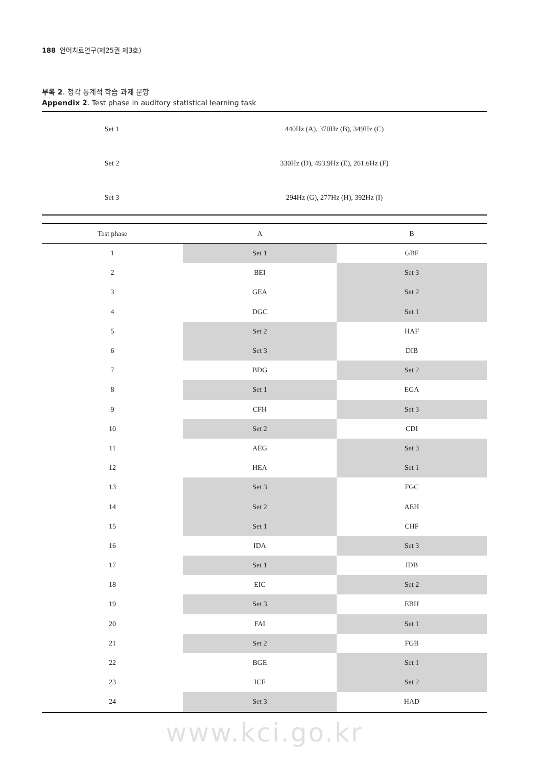188 언어치료연구(제25권 제3호)
부록 2. 청각 통계적 학습 과제 문항
Appendix 2. Test phase in auditory statistical learning task
| Set 1 | 440Hz (A), 370Hz (B), 349Hz (C) |
| Set 2 | 330Hz (D), 493.9Hz (E), 261.6Hz (F) |
| Set 3 | 294Hz (G), 277Hz (H), 392Hz (I) |
| Test phase | A | B |
| --- | --- | --- |
| 1 | Set 1 | GBF |
| 2 | BEI | Set 3 |
| 3 | GEA | Set 2 |
| 4 | DGC | Set 1 |
| 5 | Set 2 | HAF |
| 6 | Set 3 | DIB |
| 7 | BDG | Set 2 |
| 8 | Set 1 | EGA |
| 9 | CFH | Set 3 |
| 10 | Set 2 | CDI |
| 11 | AEG | Set 3 |
| 12 | HEA | Set 1 |
| 13 | Set 3 | FGC |
| 14 | Set 2 | AEH |
| 15 | Set 1 | CHF |
| 16 | IDA | Set 3 |
| 17 | Set 1 | IDB |
| 18 | EIC | Set 2 |
| 19 | Set 3 | EBH |
| 20 | FAI | Set 1 |
| 21 | Set 2 | FGB |
| 22 | BGE | Set 1 |
| 23 | ICF | Set 2 |
| 24 | Set 3 | HAD |
www.kci.go.kr